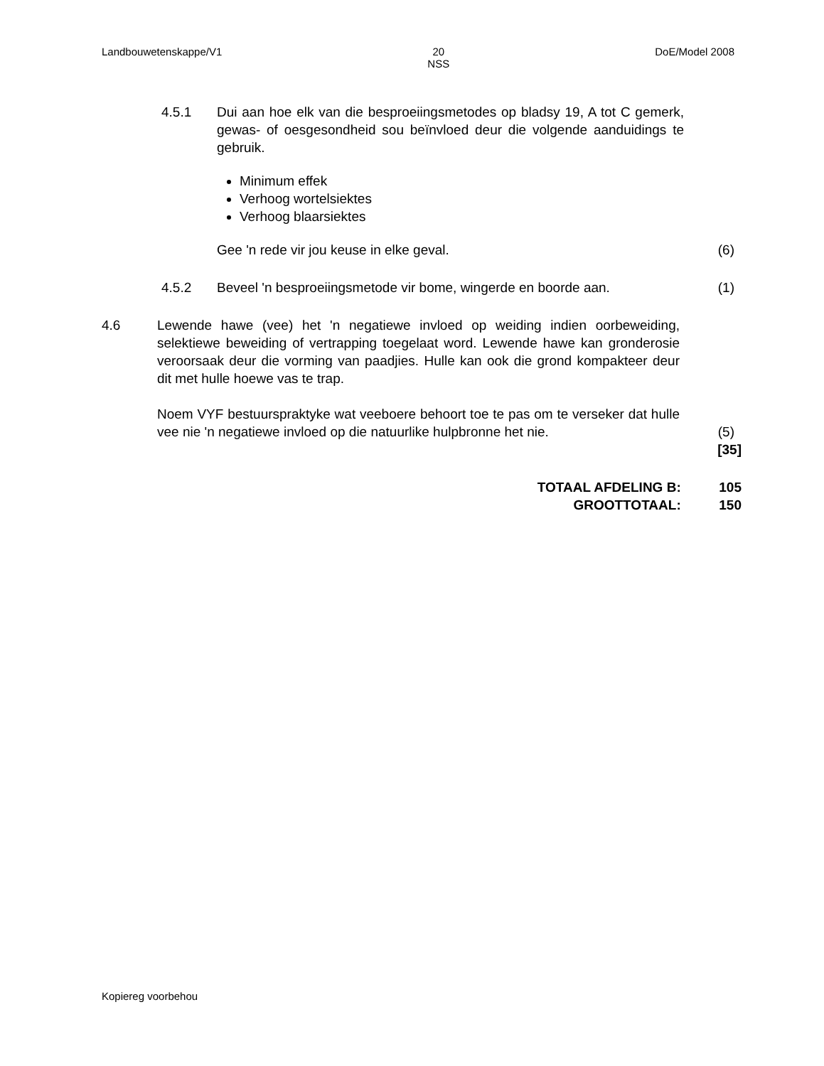Landbouwetenskappe/V1 20
NSS
DoE/Model 2008
4.5.1 Dui aan hoe elk van die besproeiingsmetodes op bladsy 19, A tot C gemerk, gewas- of oesgesondheid sou beïnvloed deur die volgende aanduidings te gebruik.
Minimum effek
Verhoog wortelsiektes
Verhoog blaarsiektes
Gee 'n rede vir jou keuse in elke geval.
(6)
4.5.2 Beveel 'n besproeiingsmetode vir bome, wingerde en boorde aan.
(1)
4.6 Lewende hawe (vee) het 'n negatiewe invloed op weiding indien oorbeweiding, selektiewe beweiding of vertrapping toegelaat word. Lewende hawe kan gronderosie veroorsaak deur die vorming van paadjies. Hulle kan ook die grond kompakteer deur dit met hulle hoewe vas te trap.
Noem VYF bestuurspraktyke wat veeboere behoort toe te pas om te verseker dat hulle vee nie 'n negatiewe invloed op die natuurlike hulpbronne het nie.
(5)
[35]
TOTAAL AFDELING B: 105
GROOTTOTAAL: 150
Kopiereg voorbehou